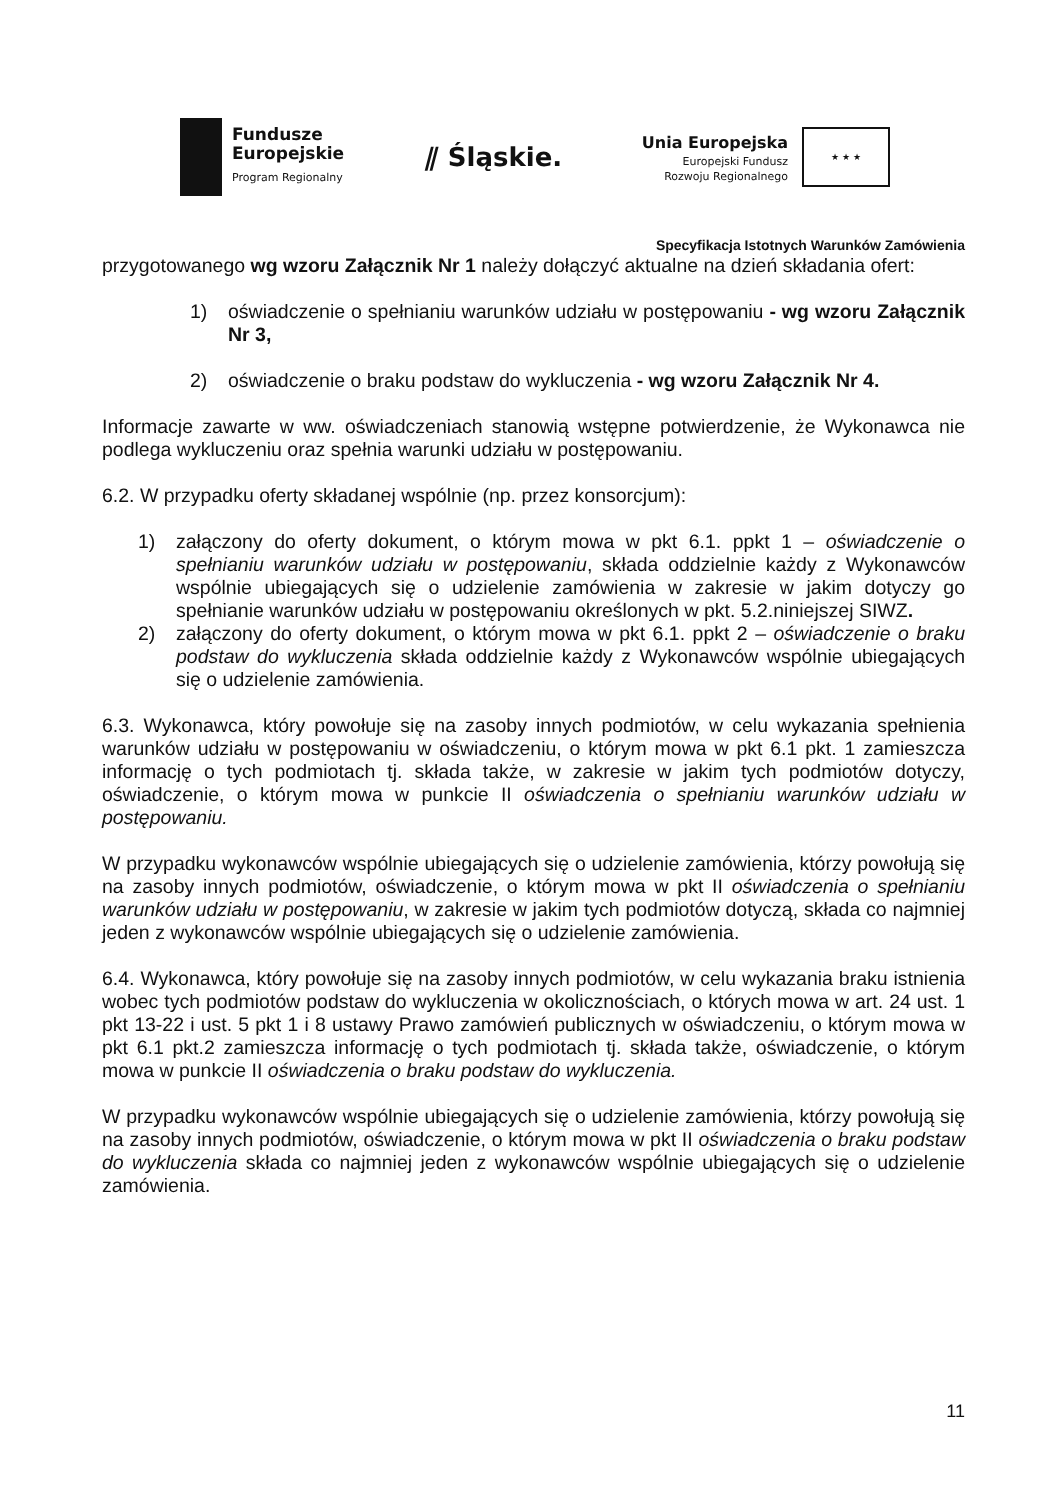Fundusze
Europejskie
Program Regionalny
⫽ Śląskie.
Unia Europejska
Europejski Fundusz
Rozwoju Regionalnego
★ ★ ★
Specyfikacja Istotnych Warunków Zamówienia
przygotowanego wg wzoru Załącznik Nr 1 należy dołączyć aktualne na dzień składania ofert:
1) oświadczenie o spełnianiu warunków udziału w postępowaniu - wg wzoru Załącznik Nr 3,
2) oświadczenie o braku podstaw do wykluczenia - wg wzoru Załącznik Nr 4.
Informacje zawarte w ww. oświadczeniach stanowią wstępne potwierdzenie, że Wykonawca nie podlega wykluczeniu oraz spełnia warunki udziału w postępowaniu.
6.2. W przypadku oferty składanej wspólnie (np. przez konsorcjum):
1) załączony do oferty dokument, o którym mowa w pkt 6.1. ppkt 1 – oświadczenie o spełnianiu warunków udziału w postępowaniu, składa oddzielnie każdy z Wykonawców wspólnie ubiegających się o udzielenie zamówienia w zakresie w jakim dotyczy go spełnianie warunków udziału w postępowaniu określonych w pkt. 5.2.niniejszej SIWZ.
2) załączony do oferty dokument, o którym mowa w pkt 6.1. ppkt 2 – oświadczenie o braku podstaw do wykluczenia składa oddzielnie każdy z Wykonawców wspólnie ubiegających się o udzielenie zamówienia.
6.3. Wykonawca, który powołuje się na zasoby innych podmiotów, w celu wykazania spełnienia warunków udziału w postępowaniu w oświadczeniu, o którym mowa w pkt 6.1 pkt. 1 zamieszcza informację o tych podmiotach tj. składa także, w zakresie w jakim tych podmiotów dotyczy, oświadczenie, o którym mowa w punkcie II oświadczenia o spełnianiu warunków udziału w postępowaniu.
W przypadku wykonawców wspólnie ubiegających się o udzielenie zamówienia, którzy powołują się na zasoby innych podmiotów, oświadczenie, o którym mowa w pkt II oświadczenia o spełnianiu warunków udziału w postępowaniu, w zakresie w jakim tych podmiotów dotyczą, składa co najmniej jeden z wykonawców wspólnie ubiegających się o udzielenie zamówienia.
6.4. Wykonawca, który powołuje się na zasoby innych podmiotów, w celu wykazania braku istnienia wobec tych podmiotów podstaw do wykluczenia w okolicznościach, o których mowa w art. 24 ust. 1 pkt 13-22 i ust. 5 pkt 1 i 8 ustawy Prawo zamówień publicznych w oświadczeniu, o którym mowa w pkt 6.1 pkt.2 zamieszcza informację o tych podmiotach tj. składa także, oświadczenie, o którym mowa w punkcie II oświadczenia o braku podstaw do wykluczenia.
W przypadku wykonawców wspólnie ubiegających się o udzielenie zamówienia, którzy powołują się na zasoby innych podmiotów, oświadczenie, o którym mowa w pkt II oświadczenia o braku podstaw do wykluczenia składa co najmniej jeden z wykonawców wspólnie ubiegających się o udzielenie zamówienia.
11